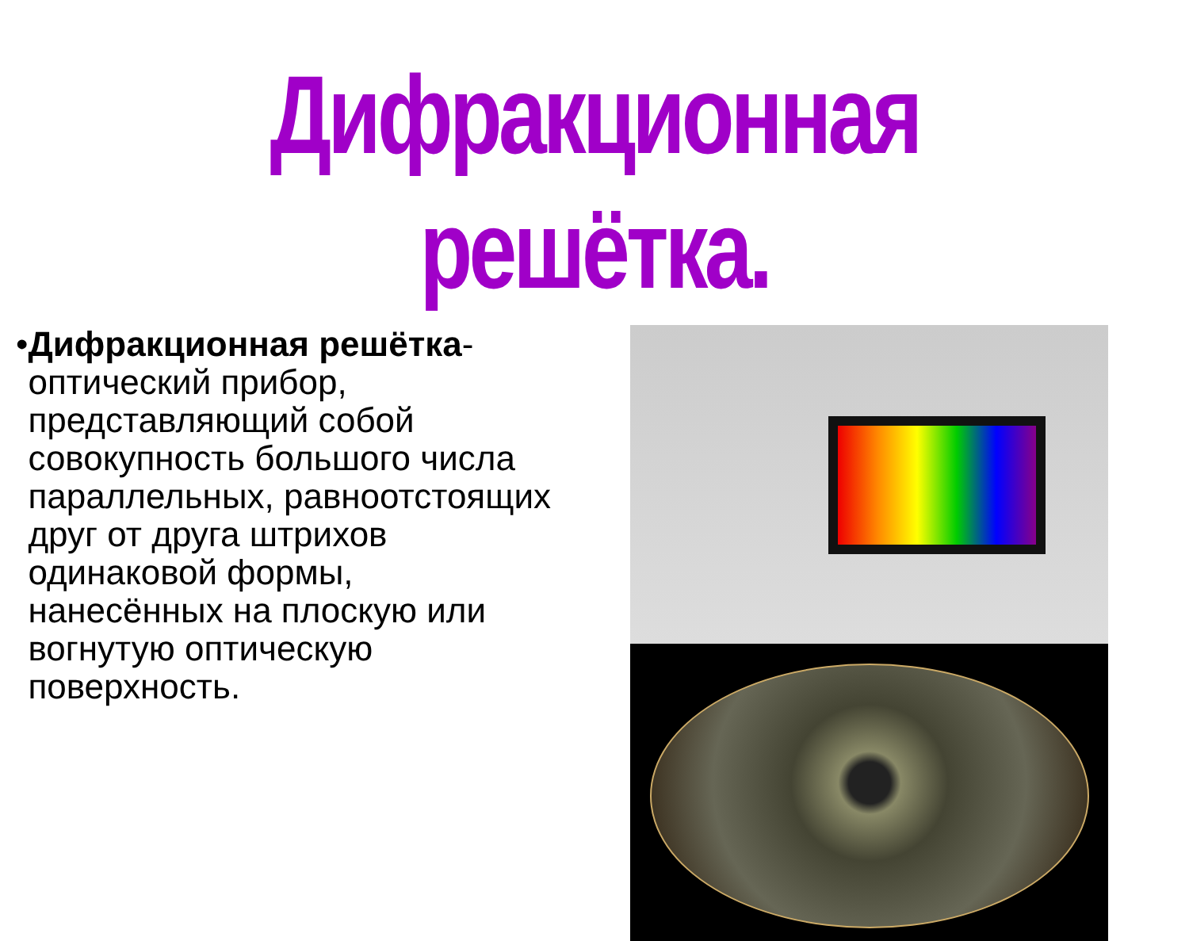Дифракционная решётка.
• Дифракционная решётка- оптический прибор, представляющий собой совокупность большого числа параллельных, равноотстоящих друг от друга штрихов одинаковой формы, нанесённых на плоскую или вогнутую оптическую поверхность.